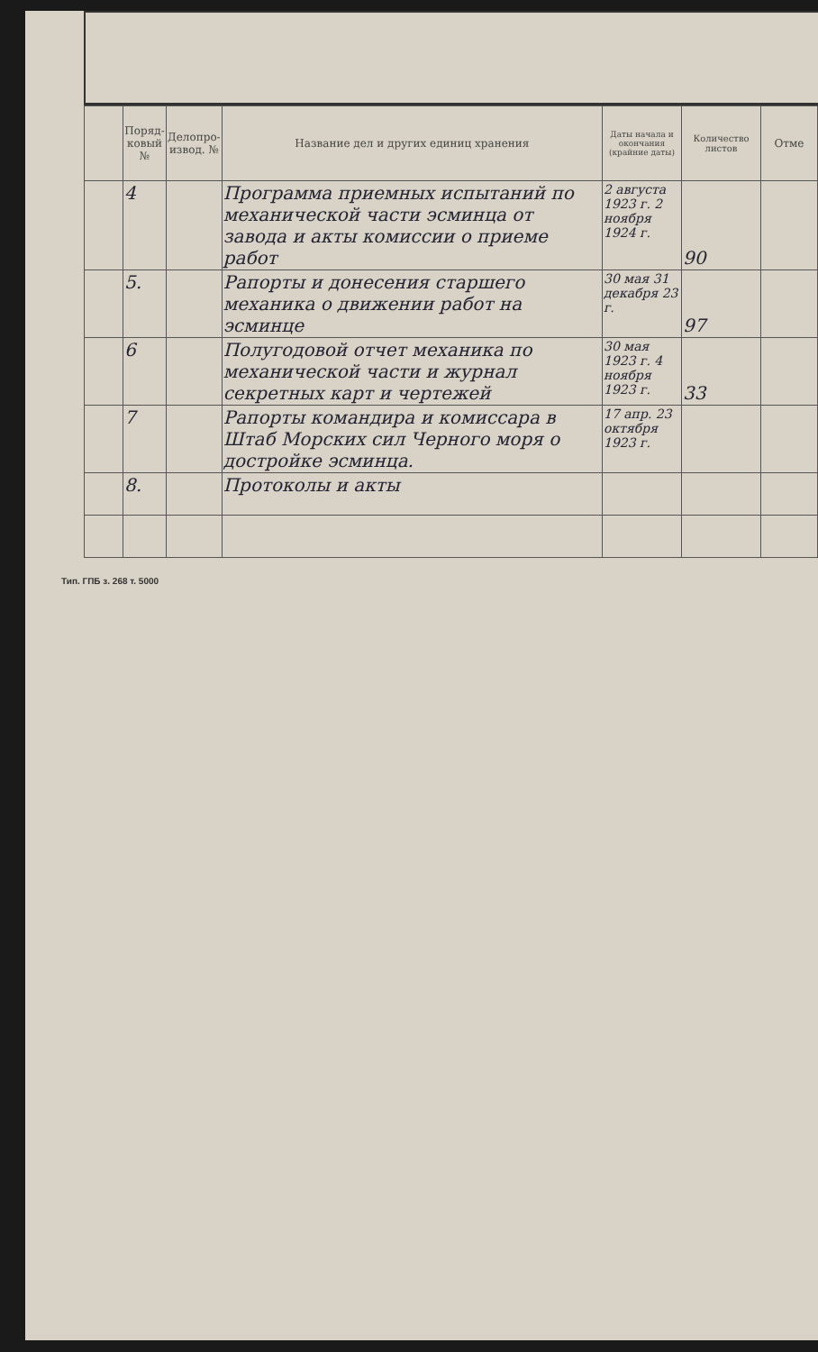| | Поряд-ковый № | Делопро-извод. № | Название дел и других единиц хранения | Даты начала и окончания (крайние даты) | Количество листов | Отме |
| --- | --- | --- | --- | --- | --- | --- |
| | 4 | | Программа приемных испытаний по механической части эсминца от завода и акты комиссии о приеме работ | 2 августа 1923 г. 2 ноября 1924 г. | 90 | |
| | 5. | | Рапорты и донесения старшего механика о движении работ на эсминце | 30 мая 31 декабря 23 г. | 97 | |
| | 6 | | Полугодовой отчет механика по механической части и журнал секретных карт и чертежей | 30 мая 1923 г. 4 ноября 1923 г. | 33 | |
| | 7 | | Рапорты командира и комиссара в Штаб Морских сил Черного моря о достройке эсминца. | 17 апр. 23 октября 1923 г. | | |
| | 8. | | Протоколы и акты | | | |
Тип. ГПБ з. 268 т. 5000